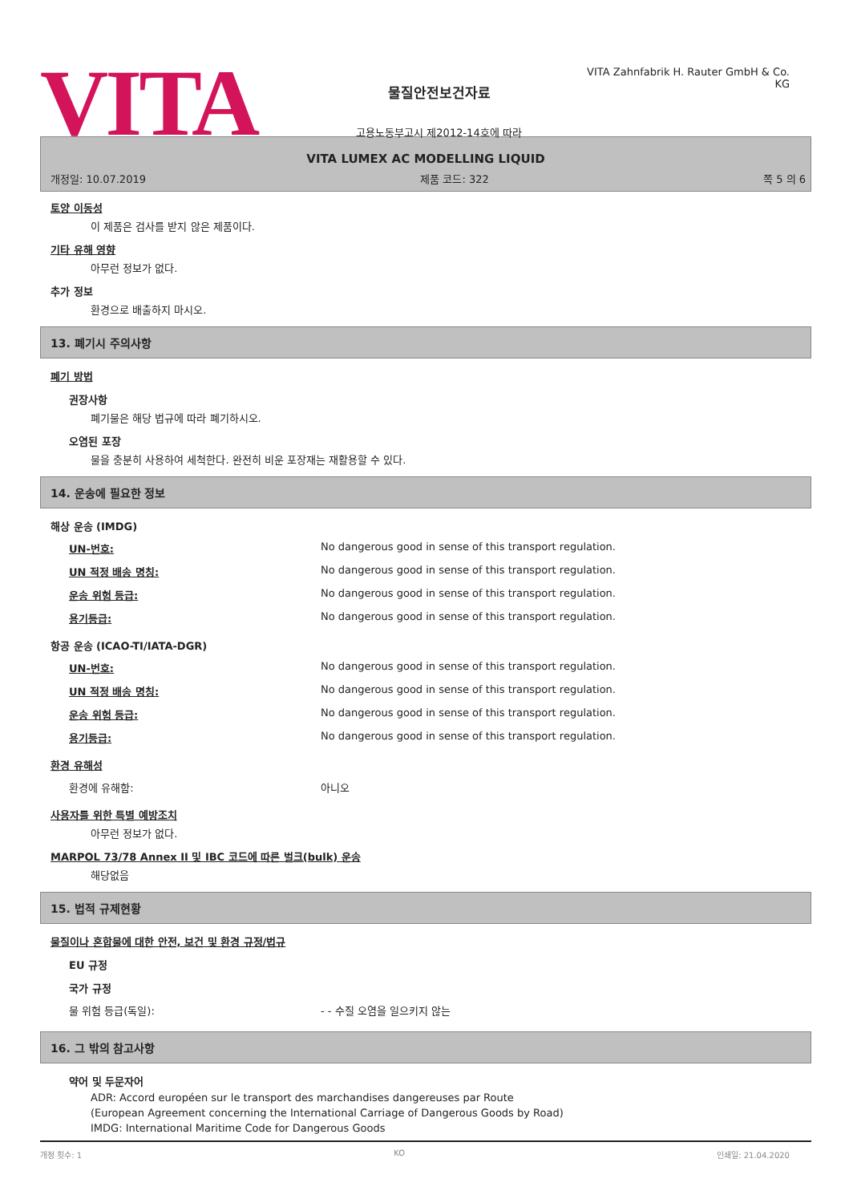VITA
물질안전보건자료
고용노동부고시 제2012-14호에 따라
VITA Zahnfabrik H. Rauter GmbH & Co. KG
VITA LUMEX AC MODELLING LIQUID
개정일: 10.07.2019 제품 코드: 322 쪽 5 의 6
토양 이동성
이 제품은 검사를 받지 않은 제품이다.
기타 유해 영향
아무런 정보가 없다.
추가 정보
환경으로 배출하지 마시오.
13. 폐기시 주의사항
폐기 방법
권장사항
폐기물은 해당 법규에 따라 폐기하시오.
오염된 포장
물을 충분히 사용하여 세척한다. 완전히 비운 포장재는 재활용할 수 있다.
14. 운송에 필요한 정보
해상 운송 (IMDG)
| UN-번호: | No dangerous good in sense of this transport regulation. |
| UN 적정 배송 명칭: | No dangerous good in sense of this transport regulation. |
| 운송 위험 등급: | No dangerous good in sense of this transport regulation. |
| 용기등급: | No dangerous good in sense of this transport regulation. |
항공 운송 (ICAO-TI/IATA-DGR)
| UN-번호: | No dangerous good in sense of this transport regulation. |
| UN 적정 배송 명칭: | No dangerous good in sense of this transport regulation. |
| 운송 위험 등급: | No dangerous good in sense of this transport regulation. |
| 용기등급: | No dangerous good in sense of this transport regulation. |
환경 유해성
| 환경에 유해함: | 아니오 |
사용자를 위한 특별 예방조치
아무런 정보가 없다.
MARPOL 73/78 Annex II 및 IBC 코드에 따른 벌크(bulk) 운송
해당없음
15. 법적 규제현황
물질이나 혼합물에 대한 안전, 보건 및 환경 규정/법규
EU 규정
국가 규정
| 물 위험 등급(독일): | - - 수질 오염을 일으키지 않는 |
16. 그 밖의 참고사항
약어 및 두문자어
ADR: Accord européen sur le transport des marchandises dangereuses par Route
(European Agreement concerning the International Carriage of Dangerous Goods by Road)
IMDG: International Maritime Code for Dangerous Goods
개정 횟수: 1 KO 인쇄일: 21.04.2020